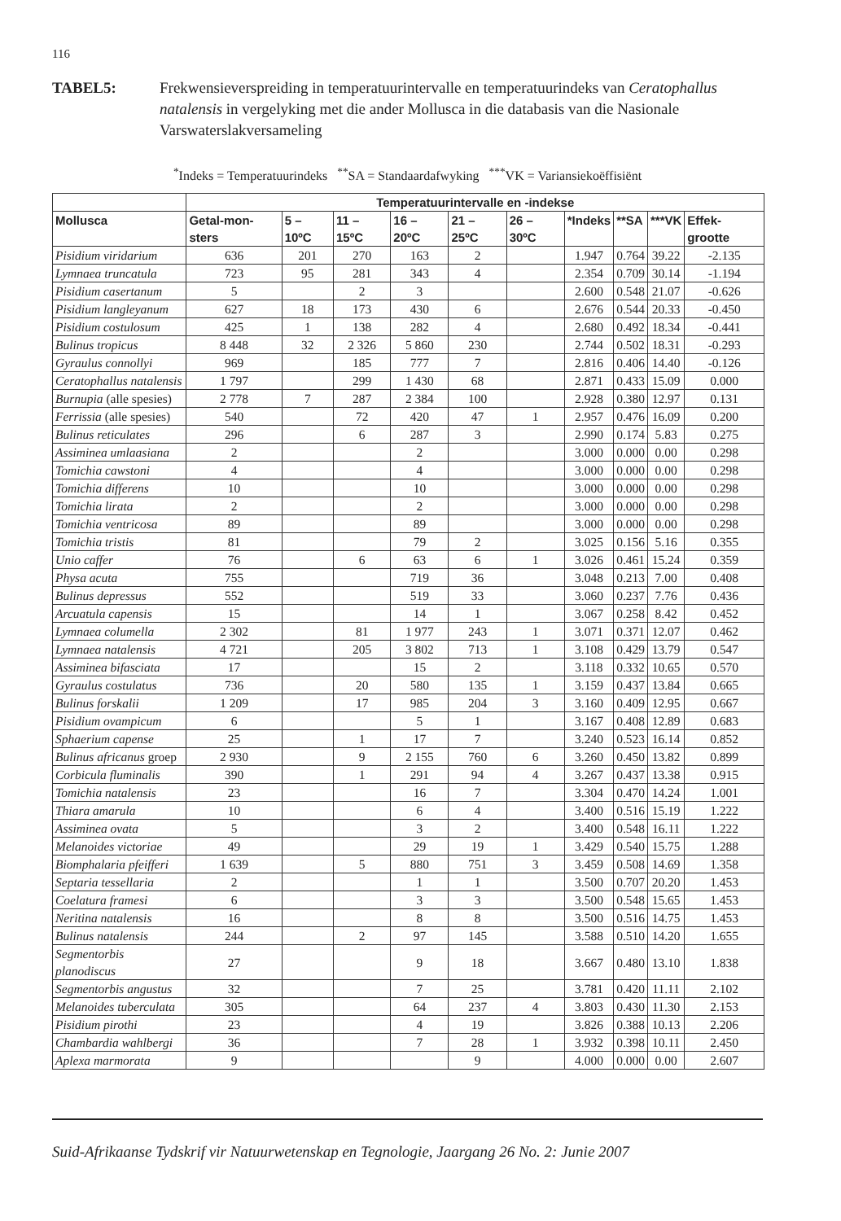116
TABEL5: Frekwensieverspreiding in temperatuurintervalle en temperatuurindeks van Ceratophallus natalensis in vergelyking met die ander Mollusca in die databasis van die Nasionale Varswaterslakversameling
<sup>*</sup> Indeks = Temperatuurindeks <sup>**</sup>SA = Standaardafwyking <sup>***</sup>VK = Variansiekoëffisiënt
| | Temperatuurintervalle en -indekse | | | | | | | | | |
| --- | --- | --- | --- | --- | --- | --- | --- | --- | --- | --- |
| Mollusca | Getal-mon-sters | 5 – 10ºC | 11 – 15ºC | 16 – 20ºC | 21 – 25ºC | 26 – 30ºC | *Indeks | **SA | ***VK | Effek-grootte |
| Pisidium viridarium | 636 | 201 | 270 | 163 | 2 | | 1.947 | 0.764 | 39.22 | -2.135 |
| Lymnaea truncatula | 723 | 95 | 281 | 343 | 4 | | 2.354 | 0.709 | 30.14 | -1.194 |
| Pisidium casertanum | 5 | | 2 | 3 | | | 2.600 | 0.548 | 21.07 | -0.626 |
| Pisidium langleyanum | 627 | 18 | 173 | 430 | 6 | | 2.676 | 0.544 | 20.33 | -0.450 |
| Pisidium costulosum | 425 | 1 | 138 | 282 | 4 | | 2.680 | 0.492 | 18.34 | -0.441 |
| Bulinus tropicus | 8 448 | 32 | 2 326 | 5 860 | 230 | | 2.744 | 0.502 | 18.31 | -0.293 |
| Gyraulus connollyi | 969 | | 185 | 777 | 7 | | 2.816 | 0.406 | 14.40 | -0.126 |
| Ceratophallus natalensis | 1 797 | | 299 | 1 430 | 68 | | 2.871 | 0.433 | 15.09 | 0.000 |
| Burnupia (alle spesies) | 2 778 | 7 | 287 | 2 384 | 100 | | 2.928 | 0.380 | 12.97 | 0.131 |
| Ferrissia (alle spesies) | 540 | | 72 | 420 | 47 | 1 | 2.957 | 0.476 | 16.09 | 0.200 |
| Bulinus reticulates | 296 | | 6 | 287 | 3 | | 2.990 | 0.174 | 5.83 | 0.275 |
| Assiminea umlaasiana | 2 | | | 2 | | | 3.000 | 0.000 | 0.00 | 0.298 |
| Tomichia cawstoni | 4 | | | 4 | | | 3.000 | 0.000 | 0.00 | 0.298 |
| Tomichia differens | 10 | | | 10 | | | 3.000 | 0.000 | 0.00 | 0.298 |
| Tomichia lirata | 2 | | | 2 | | | 3.000 | 0.000 | 0.00 | 0.298 |
| Tomichia ventricosa | 89 | | | 89 | | | 3.000 | 0.000 | 0.00 | 0.298 |
| Tomichia tristis | 81 | | | 79 | 2 | | 3.025 | 0.156 | 5.16 | 0.355 |
| Unio caffer | 76 | | 6 | 63 | 6 | 1 | 3.026 | 0.461 | 15.24 | 0.359 |
| Physa acuta | 755 | | | 719 | 36 | | 3.048 | 0.213 | 7.00 | 0.408 |
| Bulinus depressus | 552 | | | 519 | 33 | | 3.060 | 0.237 | 7.76 | 0.436 |
| Arcuatula capensis | 15 | | | 14 | 1 | | 3.067 | 0.258 | 8.42 | 0.452 |
| Lymnaea columella | 2 302 | | 81 | 1 977 | 243 | 1 | 3.071 | 0.371 | 12.07 | 0.462 |
| Lymnaea natalensis | 4 721 | | 205 | 3 802 | 713 | 1 | 3.108 | 0.429 | 13.79 | 0.547 |
| Assiminea bifasciata | 17 | | | 15 | 2 | | 3.118 | 0.332 | 10.65 | 0.570 |
| Gyraulus costulatus | 736 | | 20 | 580 | 135 | 1 | 3.159 | 0.437 | 13.84 | 0.665 |
| Bulinus forskalii | 1 209 | | 17 | 985 | 204 | 3 | 3.160 | 0.409 | 12.95 | 0.667 |
| Pisidium ovampicum | 6 | | | 5 | 1 | | 3.167 | 0.408 | 12.89 | 0.683 |
| Sphaerium capense | 25 | | 1 | 17 | 7 | | 3.240 | 0.523 | 16.14 | 0.852 |
| Bulinus africanus groep | 2 930 | | 9 | 2 155 | 760 | 6 | 3.260 | 0.450 | 13.82 | 0.899 |
| Corbicula fluminalis | 390 | | 1 | 291 | 94 | 4 | 3.267 | 0.437 | 13.38 | 0.915 |
| Tomichia natalensis | 23 | | | 16 | 7 | | 3.304 | 0.470 | 14.24 | 1.001 |
| Thiara amarula | 10 | | | 6 | 4 | | 3.400 | 0.516 | 15.19 | 1.222 |
| Assiminea ovata | 5 | | | 3 | 2 | | 3.400 | 0.548 | 16.11 | 1.222 |
| Melanoides victoriae | 49 | | | 29 | 19 | 1 | 3.429 | 0.540 | 15.75 | 1.288 |
| Biomphalaria pfeifferi | 1 639 | | 5 | 880 | 751 | 3 | 3.459 | 0.508 | 14.69 | 1.358 |
| Septaria tessellaria | 2 | | | 1 | 1 | | 3.500 | 0.707 | 20.20 | 1.453 |
| Coelatura framesi | 6 | | | 3 | 3 | | 3.500 | 0.548 | 15.65 | 1.453 |
| Neritina natalensis | 16 | | | 8 | 8 | | 3.500 | 0.516 | 14.75 | 1.453 |
| Bulinus natalensis | 244 | | 2 | 97 | 145 | | 3.588 | 0.510 | 14.20 | 1.655 |
| Segmentorbis planodiscus | 27 | | | 9 | 18 | | 3.667 | 0.480 | 13.10 | 1.838 |
| Segmentorbis angustus | 32 | | | 7 | 25 | | 3.781 | 0.420 | 11.11 | 2.102 |
| Melanoides tuberculata | 305 | | | 64 | 237 | 4 | 3.803 | 0.430 | 11.30 | 2.153 |
| Pisidium pirothi | 23 | | | 4 | 19 | | 3.826 | 0.388 | 10.13 | 2.206 |
| Chambardia wahlbergi | 36 | | | 7 | 28 | 1 | 3.932 | 0.398 | 10.11 | 2.450 |
| Aplexa marmorata | 9 | | | | 9 | | 4.000 | 0.000 | 0.00 | 2.607 |
Suid-Afrikaanse Tydskrif vir Natuurwetenskap en Tegnologie, Jaargang 26 No. 2: Junie 2007